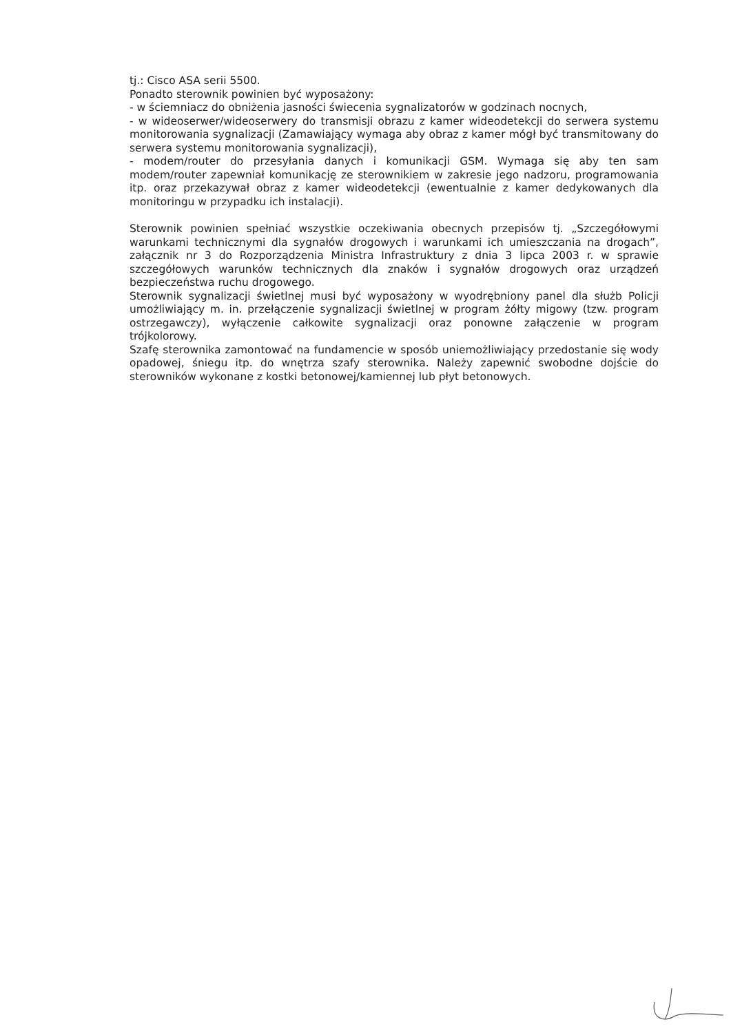tj.: Cisco ASA serii 5500.
Ponadto sterownik powinien być wyposażony:
- w ściemniacz do obniżenia jasności świecenia sygnalizatorów w godzinach nocnych,
- w wideoserwer/wideoserwery do transmisji obrazu z kamer wideodetekcji do serwera systemu monitorowania sygnalizacji (Zamawiający wymaga aby obraz z kamer mógł być transmitowany do serwera systemu monitorowania sygnalizacji),
- modem/router do przesyłania danych i komunikacji GSM. Wymaga się aby ten sam modem/router zapewniał komunikację ze sterownikiem w zakresie jego nadzoru, programowania itp. oraz przekazywał obraz z kamer wideodetekcji (ewentualnie z kamer dedykowanych dla monitoringu w przypadku ich instalacji).
Sterownik powinien spełniać wszystkie oczekiwania obecnych przepisów tj. „Szczegółowymi warunkami technicznymi dla sygnałów drogowych i warunkami ich umieszczania na drogach”, załącznik nr 3 do Rozporządzenia Ministra Infrastruktury z dnia 3 lipca 2003 r. w sprawie szczegółowych warunków technicznych dla znaków i sygnałów drogowych oraz urządzeń bezpieczeństwa ruchu drogowego.
Sterownik sygnalizacji świetlnej musi być wyposażony w wyodrębniony panel dla służb Policji umożliwiający m. in. przełączenie sygnalizacji świetlnej w program żółty migowy (tzw. program ostrzegawczy), wyłączenie całkowite sygnalizacji oraz ponowne załączenie w program trójkolorowy.
Szafę sterownika zamontować na fundamencie w sposób uniemożliwiający przedostanie się wody opadowej, śniegu itp. do wnętrza szafy sterownika. Należy zapewnić swobodne dojście do sterowników wykonane z kostki betonowej/kamiennej lub płyt betonowych.